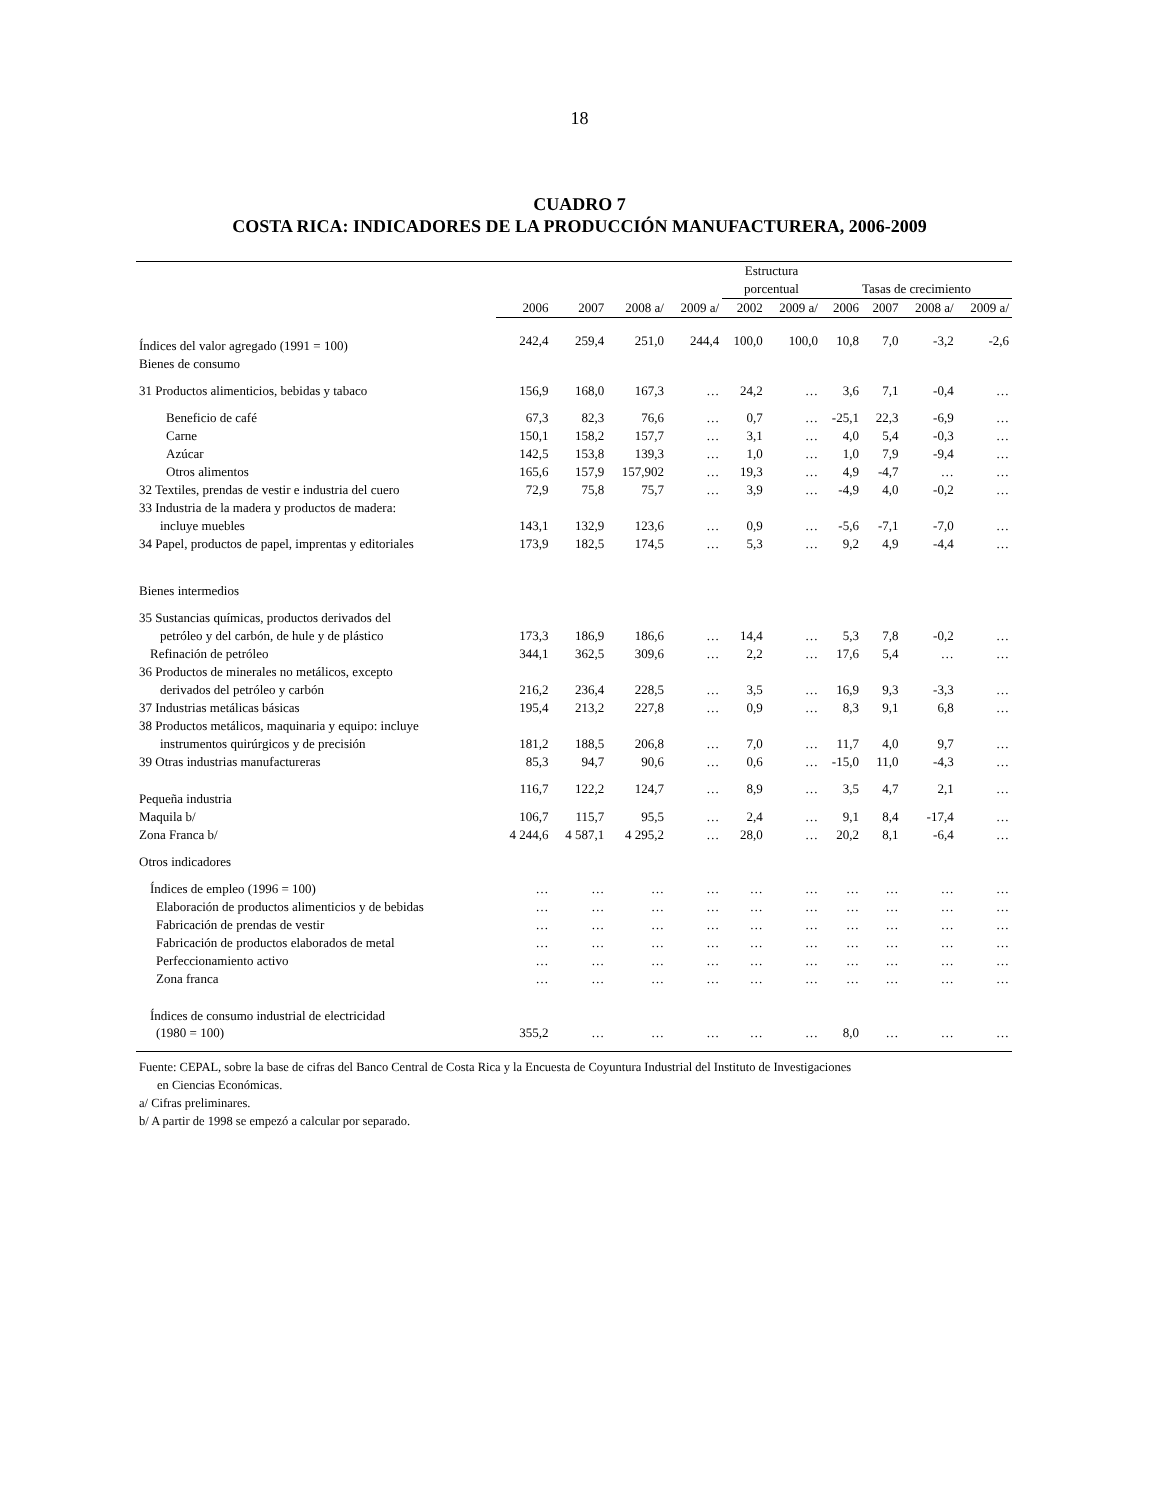18
CUADRO 7
COSTA RICA: INDICADORES DE LA PRODUCCIÓN MANUFACTURERA, 2006-2009
| | | | | | Estructura | | | | | |
| --- | --- | --- | --- | --- | --- | --- | --- | --- | --- | --- |
| | | | | | porcentual | | Tasas de crecimiento | | | |
| | 2006 | 2007 | 2008 a/ | 2009 a/ | 2002 | 2009 a/ | 2006 | 2007 | 2008 a/ | 2009 a/ |
| Índices del valor agregado (1991 = 100) | 242,4 | 259,4 | 251,0 | 244,4 | 100,0 | 100,0 | 10,8 | 7,0 | -3,2 | -2,6 |
| Bienes de consumo | | | | | | | | | | |
| 31 Productos alimenticios, bebidas y tabaco | 156,9 | 168,0 | 167,3 | … | 24,2 | … | 3,6 | 7,1 | -0,4 | … |
| Beneficio de café | 67,3 | 82,3 | 76,6 | … | 0,7 | … | -25,1 | 22,3 | -6,9 | … |
| Carne | 150,1 | 158,2 | 157,7 | … | 3,1 | … | 4,0 | 5,4 | -0,3 | … |
| Azúcar | 142,5 | 153,8 | 139,3 | … | 1,0 | … | 1,0 | 7,9 | -9,4 | … |
| Otros alimentos | 165,6 | 157,9 | 157,902 | … | 19,3 | … | 4,9 | -4,7 | … | … |
| 32 Textiles, prendas de vestir e industria del cuero | 72,9 | 75,8 | 75,7 | … | 3,9 | … | -4,9 | 4,0 | -0,2 | … |
| 33 Industria de la madera y productos de madera: | | | | | | | | | | |
| incluye muebles | 143,1 | 132,9 | 123,6 | … | 0,9 | … | -5,6 | -7,1 | -7,0 | … |
| 34 Papel, productos de papel, imprentas y editoriales | 173,9 | 182,5 | 174,5 | … | 5,3 | … | 9,2 | 4,9 | -4,4 | … |
| Bienes intermedios | | | | | | | | | | |
| 35 Sustancias químicas, productos derivados del | | | | | | | | | | |
| petróleo y del carbón, de hule y de plástico | 173,3 | 186,9 | 186,6 | … | 14,4 | … | 5,3 | 7,8 | -0,2 | … |
| Refinación de petróleo | 344,1 | 362,5 | 309,6 | … | 2,2 | … | 17,6 | 5,4 | … | … |
| 36 Productos de minerales no metálicos, excepto | | | | | | | | | | |
| derivados del petróleo y carbón | 216,2 | 236,4 | 228,5 | … | 3,5 | … | 16,9 | 9,3 | -3,3 | … |
| 37 Industrias metálicas básicas | 195,4 | 213,2 | 227,8 | … | 0,9 | … | 8,3 | 9,1 | 6,8 | … |
| 38 Productos metálicos, maquinaria y equipo: incluye | | | | | | | | | | |
| instrumentos quirúrgicos y de precisión | 181,2 | 188,5 | 206,8 | … | 7,0 | … | 11,7 | 4,0 | 9,7 | … |
| 39 Otras industrias manufactureras | 85,3 | 94,7 | 90,6 | … | 0,6 | … | -15,0 | 11,0 | -4,3 | … |
| Pequeña industria | 116,7 | 122,2 | 124,7 | … | 8,9 | … | 3,5 | 4,7 | 2,1 | … |
| Maquila b/ | 106,7 | 115,7 | 95,5 | … | 2,4 | … | 9,1 | 8,4 | -17,4 | … |
| Zona Franca b/ | 4 244,6 | 4 587,1 | 4 295,2 | … | 28,0 | … | 20,2 | 8,1 | -6,4 | … |
| Otros indicadores | | | | | | | | | | |
| Índices de empleo (1996 = 100) | … | … | … | … | … | … | … | … | … | … |
| Elaboración de productos alimenticios y de bebidas | … | … | … | … | … | … | … | … | … | … |
| Fabricación de prendas de vestir | … | … | … | … | … | … | … | … | … | … |
| Fabricación de productos elaborados de metal | … | … | … | … | … | … | … | … | … | … |
| Perfeccionamiento activo | … | … | … | … | … | … | … | … | … | … |
| Zona franca | … | … | … | … | … | … | … | … | … | … |
| Índices de consumo industrial de electricidad | | | | | | | | | | |
| (1980 = 100) | 355,2 | … | … | … | … | … | 8,0 | … | … | … |
Fuente: CEPAL, sobre la base de cifras del Banco Central de Costa Rica y la Encuesta de Coyuntura Industrial del Instituto de Investigaciones
en Ciencias Económicas.
a/ Cifras preliminares.
b/ A partir de 1998 se empezó a calcular por separado.